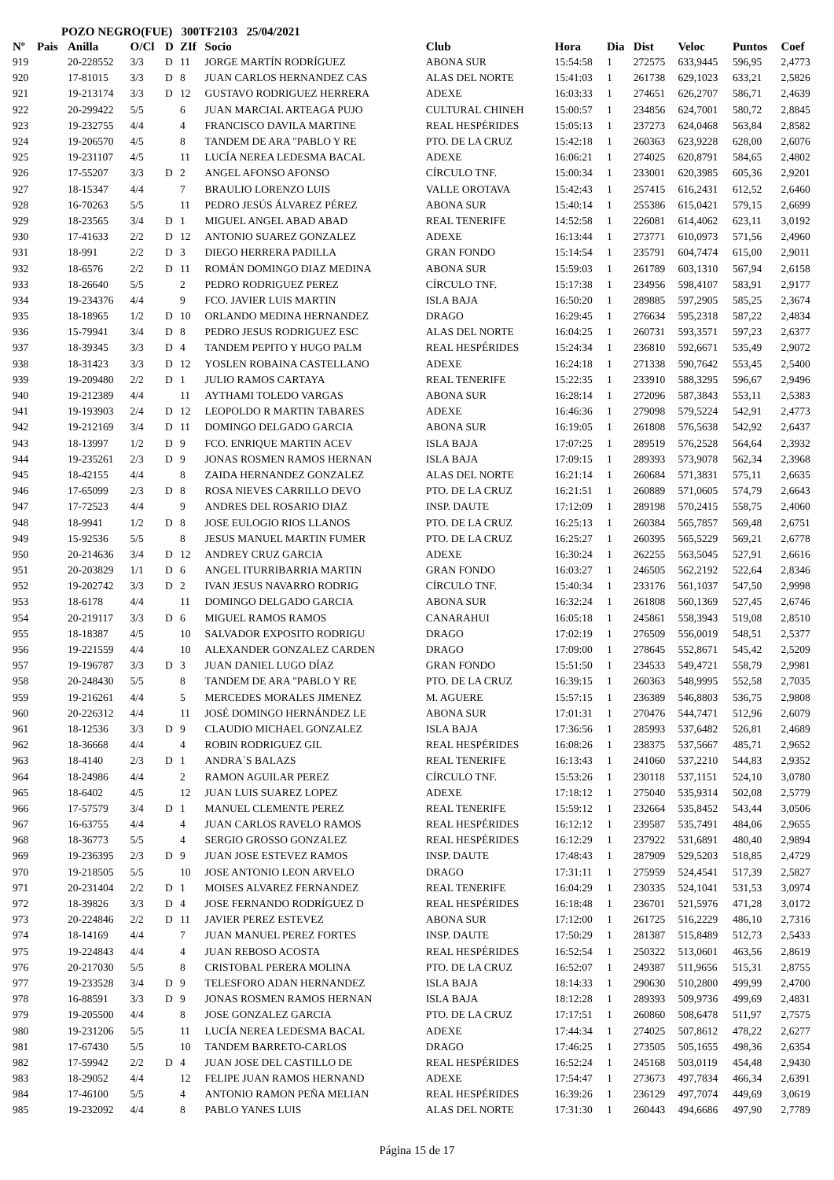POZO NEGRO(FUE) 300TF2103 25/04/2021
| Nº | Pais | Anilla | O/Cl | D | ZIf | Socio | Club | Hora | Dia | Dist | Veloc | Puntos | Coef |
| --- | --- | --- | --- | --- | --- | --- | --- | --- | --- | --- | --- | --- | --- |
| 919 | | 20-228552 | 3/3 | D | 11 | JORGE MARTÍN RODRÍGUEZ | ABONA SUR | 15:54:58 | 1 | 272575 | 633,9445 | 596,95 | 2,4773 |
| 920 | | 17-81015 | 3/3 | D | 8 | JUAN CARLOS HERNANDEZ CAS | ALAS DEL NORTE | 15:41:03 | 1 | 261738 | 629,1023 | 633,21 | 2,5826 |
| 921 | | 19-213174 | 3/3 | D | 12 | GUSTAVO RODRIGUEZ HERRERA | ADEXE | 16:03:33 | 1 | 274651 | 626,2707 | 586,71 | 2,4639 |
| 922 | | 20-299422 | 5/5 | | 6 | JUAN MARCIAL ARTEAGA PUJO | CULTURAL CHINEH | 15:00:57 | 1 | 234856 | 624,7001 | 580,72 | 2,8845 |
| 923 | | 19-232755 | 4/4 | | 4 | FRANCISCO DAVILA MARTINE | REAL HESPÉRIDES | 15:05:13 | 1 | 237273 | 624,0468 | 563,84 | 2,8582 |
| 924 | | 19-206570 | 4/5 | | 8 | TANDEM DE ARA "PABLO Y RE | PTO. DE LA CRUZ | 15:42:18 | 1 | 260363 | 623,9228 | 628,00 | 2,6076 |
| 925 | | 19-231107 | 4/5 | | 11 | LUCÍA NEREA LEDESMA BACAL | ADEXE | 16:06:21 | 1 | 274025 | 620,8791 | 584,65 | 2,4802 |
| 926 | | 17-55207 | 3/3 | D | 2 | ANGEL AFONSO AFONSO | CÍRCULO TNF. | 15:00:34 | 1 | 233001 | 620,3985 | 605,36 | 2,9201 |
| 927 | | 18-15347 | 4/4 | | 7 | BRAULIO LORENZO LUIS | VALLE OROTAVA | 15:42:43 | 1 | 257415 | 616,2431 | 612,52 | 2,6460 |
| 928 | | 16-70263 | 5/5 | | 11 | PEDRO JESÚS ÁLVAREZ PÉREZ | ABONA SUR | 15:40:14 | 1 | 255386 | 615,0421 | 579,15 | 2,6699 |
| 929 | | 18-23565 | 3/4 | D | 1 | MIGUEL ANGEL ABAD ABAD | REAL TENERIFE | 14:52:58 | 1 | 226081 | 614,4062 | 623,11 | 3,0192 |
| 930 | | 17-41633 | 2/2 | D | 12 | ANTONIO SUAREZ GONZALEZ | ADEXE | 16:13:44 | 1 | 273771 | 610,0973 | 571,56 | 2,4960 |
| 931 | | 18-991 | 2/2 | D | 3 | DIEGO HERRERA PADILLA | GRAN FONDO | 15:14:54 | 1 | 235791 | 604,7474 | 615,00 | 2,9011 |
| 932 | | 18-6576 | 2/2 | D | 11 | ROMÁN DOMINGO DIAZ MEDINA | ABONA SUR | 15:59:03 | 1 | 261789 | 603,1310 | 567,94 | 2,6158 |
| 933 | | 18-26640 | 5/5 | | 2 | PEDRO RODRIGUEZ PEREZ | CÍRCULO TNF. | 15:17:38 | 1 | 234956 | 598,4107 | 583,91 | 2,9177 |
| 934 | | 19-234376 | 4/4 | | 9 | FCO. JAVIER LUIS MARTIN | ISLA BAJA | 16:50:20 | 1 | 289885 | 597,2905 | 585,25 | 2,3674 |
| 935 | | 18-18965 | 1/2 | D | 10 | ORLANDO MEDINA HERNANDEZ | DRAGO | 16:29:45 | 1 | 276634 | 595,2318 | 587,22 | 2,4834 |
| 936 | | 15-79941 | 3/4 | D | 8 | PEDRO JESUS RODRIGUEZ ESC | ALAS DEL NORTE | 16:04:25 | 1 | 260731 | 593,3571 | 597,23 | 2,6377 |
| 937 | | 18-39345 | 3/3 | D | 4 | TANDEM PEPITO Y HUGO PALM | REAL HESPÉRIDES | 15:24:34 | 1 | 236810 | 592,6671 | 535,49 | 2,9072 |
| 938 | | 18-31423 | 3/3 | D | 12 | YOSLEN ROBAINA CASTELLANO | ADEXE | 16:24:18 | 1 | 271338 | 590,7642 | 553,45 | 2,5400 |
| 939 | | 19-209480 | 2/2 | D | 1 | JULIO RAMOS CARTAYA | REAL TENERIFE | 15:22:35 | 1 | 233910 | 588,3295 | 596,67 | 2,9496 |
| 940 | | 19-212389 | 4/4 | | 11 | AYTHAMI TOLEDO VARGAS | ABONA SUR | 16:28:14 | 1 | 272096 | 587,3843 | 553,11 | 2,5383 |
| 941 | | 19-193903 | 2/4 | D | 12 | LEOPOLDO R MARTIN TABARES | ADEXE | 16:46:36 | 1 | 279098 | 579,5224 | 542,91 | 2,4773 |
| 942 | | 19-212169 | 3/4 | D | 11 | DOMINGO DELGADO GARCIA | ABONA SUR | 16:19:05 | 1 | 261808 | 576,5638 | 542,92 | 2,6437 |
| 943 | | 18-13997 | 1/2 | D | 9 | FCO. ENRIQUE MARTIN ACEV | ISLA BAJA | 17:07:25 | 1 | 289519 | 576,2528 | 564,64 | 2,3932 |
| 944 | | 19-235261 | 2/3 | D | 9 | JONAS ROSMEN RAMOS HERNAN | ISLA BAJA | 17:09:15 | 1 | 289393 | 573,9078 | 562,34 | 2,3968 |
| 945 | | 18-42155 | 4/4 | | 8 | ZAIDA HERNANDEZ GONZALEZ | ALAS DEL NORTE | 16:21:14 | 1 | 260684 | 571,3831 | 575,11 | 2,6635 |
| 946 | | 17-65099 | 2/3 | D | 8 | ROSA NIEVES CARRILLO DEVO | PTO. DE LA CRUZ | 16:21:51 | 1 | 260889 | 571,0605 | 574,79 | 2,6643 |
| 947 | | 17-72523 | 4/4 | | 9 | ANDRES DEL ROSARIO DIAZ | INSP. DAUTE | 17:12:09 | 1 | 289198 | 570,2415 | 558,75 | 2,4060 |
| 948 | | 18-9941 | 1/2 | D | 8 | JOSE EULOGIO RIOS LLANOS | PTO. DE LA CRUZ | 16:25:13 | 1 | 260384 | 565,7857 | 569,48 | 2,6751 |
| 949 | | 15-92536 | 5/5 | | 8 | JESUS MANUEL MARTIN FUMER | PTO. DE LA CRUZ | 16:25:27 | 1 | 260395 | 565,5229 | 569,21 | 2,6778 |
| 950 | | 20-214636 | 3/4 | D | 12 | ANDREY CRUZ GARCIA | ADEXE | 16:30:24 | 1 | 262255 | 563,5045 | 527,91 | 2,6616 |
| 951 | | 20-203829 | 1/1 | D | 6 | ANGEL ITURRIBARRIA MARTIN | GRAN FONDO | 16:03:27 | 1 | 246505 | 562,2192 | 522,64 | 2,8346 |
| 952 | | 19-202742 | 3/3 | D | 2 | IVAN JESUS NAVARRO RODRIG | CÍRCULO TNF. | 15:40:34 | 1 | 233176 | 561,1037 | 547,50 | 2,9998 |
| 953 | | 18-6178 | 4/4 | | 11 | DOMINGO DELGADO GARCIA | ABONA SUR | 16:32:24 | 1 | 261808 | 560,1369 | 527,45 | 2,6746 |
| 954 | | 20-219117 | 3/3 | D | 6 | MIGUEL RAMOS RAMOS | CANARAHUI | 16:05:18 | 1 | 245861 | 558,3943 | 519,08 | 2,8510 |
| 955 | | 18-18387 | 4/5 | | 10 | SALVADOR EXPOSITO RODRIGU | DRAGO | 17:02:19 | 1 | 276509 | 556,0019 | 548,51 | 2,5377 |
| 956 | | 19-221559 | 4/4 | | 10 | ALEXANDER GONZALEZ CARDEN | DRAGO | 17:09:00 | 1 | 278645 | 552,8671 | 545,42 | 2,5209 |
| 957 | | 19-196787 | 3/3 | D | 3 | JUAN DANIEL LUGO DÍAZ | GRAN FONDO | 15:51:50 | 1 | 234533 | 549,4721 | 558,79 | 2,9981 |
| 958 | | 20-248430 | 5/5 | | 8 | TANDEM DE ARA "PABLO Y RE | PTO. DE LA CRUZ | 16:39:15 | 1 | 260363 | 548,9995 | 552,58 | 2,7035 |
| 959 | | 19-216261 | 4/4 | | 5 | MERCEDES MORALES JIMENEZ | M. AGUERE | 15:57:15 | 1 | 236389 | 546,8803 | 536,75 | 2,9808 |
| 960 | | 20-226312 | 4/4 | | 11 | JOSÉ DOMINGO HERNÁNDEZ LE | ABONA SUR | 17:01:31 | 1 | 270476 | 544,7471 | 512,96 | 2,6079 |
| 961 | | 18-12536 | 3/3 | D | 9 | CLAUDIO MICHAEL GONZALEZ | ISLA BAJA | 17:36:56 | 1 | 285993 | 537,6482 | 526,81 | 2,4689 |
| 962 | | 18-36668 | 4/4 | | 4 | ROBIN RODRIGUEZ GIL | REAL HESPÉRIDES | 16:08:26 | 1 | 238375 | 537,5667 | 485,71 | 2,9652 |
| 963 | | 18-4140 | 2/3 | D | 1 | ANDRA´S BALAZS | REAL TENERIFE | 16:13:43 | 1 | 241060 | 537,2210 | 544,83 | 2,9352 |
| 964 | | 18-24986 | 4/4 | | 2 | RAMON AGUILAR PEREZ | CÍRCULO TNF. | 15:53:26 | 1 | 230118 | 537,1151 | 524,10 | 3,0780 |
| 965 | | 18-6402 | 4/5 | | 12 | JUAN LUIS SUAREZ LOPEZ | ADEXE | 17:18:12 | 1 | 275040 | 535,9314 | 502,08 | 2,5779 |
| 966 | | 17-57579 | 3/4 | D | 1 | MANUEL CLEMENTE PEREZ | REAL TENERIFE | 15:59:12 | 1 | 232664 | 535,8452 | 543,44 | 3,0506 |
| 967 | | 16-63755 | 4/4 | | 4 | JUAN CARLOS RAVELO RAMOS | REAL HESPÉRIDES | 16:12:12 | 1 | 239587 | 535,7491 | 484,06 | 2,9655 |
| 968 | | 18-36773 | 5/5 | | 4 | SERGIO GROSSO GONZALEZ | REAL HESPÉRIDES | 16:12:29 | 1 | 237922 | 531,6891 | 480,40 | 2,9894 |
| 969 | | 19-236395 | 2/3 | D | 9 | JUAN JOSE ESTEVEZ RAMOS | INSP. DAUTE | 17:48:43 | 1 | 287909 | 529,5203 | 518,85 | 2,4729 |
| 970 | | 19-218505 | 5/5 | | 10 | JOSE ANTONIO LEON ARVELO | DRAGO | 17:31:11 | 1 | 275959 | 524,4541 | 517,39 | 2,5827 |
| 971 | | 20-231404 | 2/2 | D | 1 | MOISES ALVAREZ FERNANDEZ | REAL TENERIFE | 16:04:29 | 1 | 230335 | 524,1041 | 531,53 | 3,0974 |
| 972 | | 18-39826 | 3/3 | D | 4 | JOSE FERNANDO RODRÍGUEZ D | REAL HESPÉRIDES | 16:18:48 | 1 | 236701 | 521,5976 | 471,28 | 3,0172 |
| 973 | | 20-224846 | 2/2 | D | 11 | JAVIER PEREZ ESTEVEZ | ABONA SUR | 17:12:00 | 1 | 261725 | 516,2229 | 486,10 | 2,7316 |
| 974 | | 18-14169 | 4/4 | | 7 | JUAN MANUEL PEREZ FORTES | INSP. DAUTE | 17:50:29 | 1 | 281387 | 515,8489 | 512,73 | 2,5433 |
| 975 | | 19-224843 | 4/4 | | 4 | JUAN REBOSO ACOSTA | REAL HESPÉRIDES | 16:52:54 | 1 | 250322 | 513,0601 | 463,56 | 2,8619 |
| 976 | | 20-217030 | 5/5 | | 8 | CRISTOBAL PERERA MOLINA | PTO. DE LA CRUZ | 16:52:07 | 1 | 249387 | 511,9656 | 515,31 | 2,8755 |
| 977 | | 19-233528 | 3/4 | D | 9 | TELESFORO ADAN HERNANDEZ | ISLA BAJA | 18:14:33 | 1 | 290630 | 510,2800 | 499,99 | 2,4700 |
| 978 | | 16-88591 | 3/3 | D | 9 | JONAS ROSMEN RAMOS HERNAN | ISLA BAJA | 18:12:28 | 1 | 289393 | 509,9736 | 499,69 | 2,4831 |
| 979 | | 19-205500 | 4/4 | | 8 | JOSE GONZALEZ GARCIA | PTO. DE LA CRUZ | 17:17:51 | 1 | 260860 | 508,6478 | 511,97 | 2,7575 |
| 980 | | 19-231206 | 5/5 | | 11 | LUCÍA NEREA LEDESMA BACAL | ADEXE | 17:44:34 | 1 | 274025 | 507,8612 | 478,22 | 2,6277 |
| 981 | | 17-67430 | 5/5 | | 10 | TANDEM BARRETO-CARLOS | DRAGO | 17:46:25 | 1 | 273505 | 505,1655 | 498,36 | 2,6354 |
| 982 | | 17-59942 | 2/2 | D | 4 | JUAN JOSE DEL CASTILLO DE | REAL HESPÉRIDES | 16:52:24 | 1 | 245168 | 503,0119 | 454,48 | 2,9430 |
| 983 | | 18-29052 | 4/4 | | 12 | FELIPE JUAN RAMOS HERNAND | ADEXE | 17:54:47 | 1 | 273673 | 497,7834 | 466,34 | 2,6391 |
| 984 | | 17-46100 | 5/5 | | 4 | ANTONIO RAMON PEÑA MELIAN | REAL HESPÉRIDES | 16:39:26 | 1 | 236129 | 497,7074 | 449,69 | 3,0619 |
| 985 | | 19-232092 | 4/4 | | 8 | PABLO YANES LUIS | ALAS DEL NORTE | 17:31:30 | 1 | 260443 | 494,6686 | 497,90 | 2,7789 |
Página 15 de 17